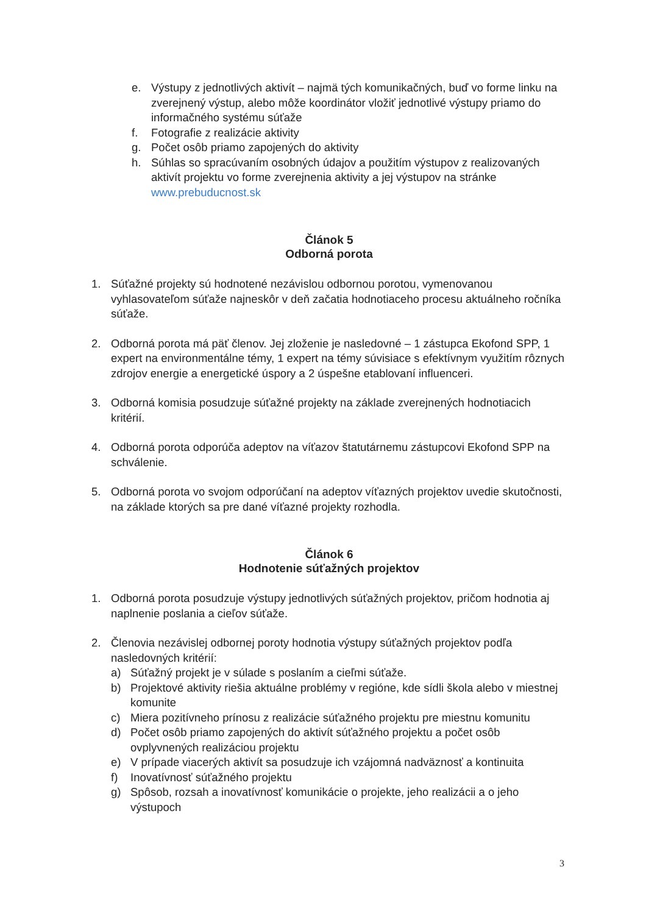e. Výstupy z jednotlivých aktivít – najmä tých komunikačných, buď vo forme linku na zverejnený výstup, alebo môže koordinátor vložiť jednotlivé výstupy priamo do informačného systému súťaže
f. Fotografie z realizácie aktivity
g. Počet osôb priamo zapojených do aktivity
h. Súhlas so spracúvaním osobných údajov a použitím výstupov z realizovaných aktivít projektu vo forme zverejnenia aktivity a jej výstupov na stránke www.prebuducnost.sk
Článok 5
Odborná porota
1. Súťažné projekty sú hodnotené nezávislou odbornou porotou, vymenovanou vyhlasovateľom súťaže najneskôr v deň začatia hodnotiaceho procesu aktuálneho ročníka súťaže.
2. Odborná porota má päť členov. Jej zloženie je nasledovné – 1 zástupca Ekofond SPP, 1 expert na environmentálne témy, 1 expert na témy súvisiace s efektívnym využitím rôznych zdrojov energie a energetické úspory a 2 úspešne etablovaní influenceri.
3. Odborná komisia posudzuje súťažné projekty na základe zverejnených hodnotiacich kritérií.
4. Odborná porota odporúča adeptov na víťazov štatutárnemu zástupcovi Ekofond SPP na schválenie.
5. Odborná porota vo svojom odporúčaní na adeptov víťazných projektov uvedie skutočnosti, na základe ktorých sa pre dané víťazné projekty rozhodla.
Článok 6
Hodnotenie súťažných projektov
1. Odborná porota posudzuje výstupy jednotlivých súťažných projektov, pričom hodnotia aj naplnenie poslania a cieľov súťaže.
2. Členovia nezávislej odbornej poroty hodnotia výstupy súťažných projektov podľa nasledovných kritérií:
a) Súťažný projekt je v súlade s poslaním a cieľmi súťaže.
b) Projektové aktivity riešia aktuálne problémy v regióne, kde sídli škola alebo v miestnej komunite
c) Miera pozitívneho prínosu z realizácie súťažného projektu pre miestnu komunitu
d) Počet osôb priamo zapojených do aktivít súťažného projektu a počet osôb ovplyvnených realizáciou projektu
e) V prípade viacerých aktivít sa posudzuje ich vzájomná nadväznosť a kontinuita
f) Inovatívnosť súťažného projektu
g) Spôsob, rozsah a inovatívnosť komunikácie o projekte, jeho realizácii a o jeho výstupoch
3